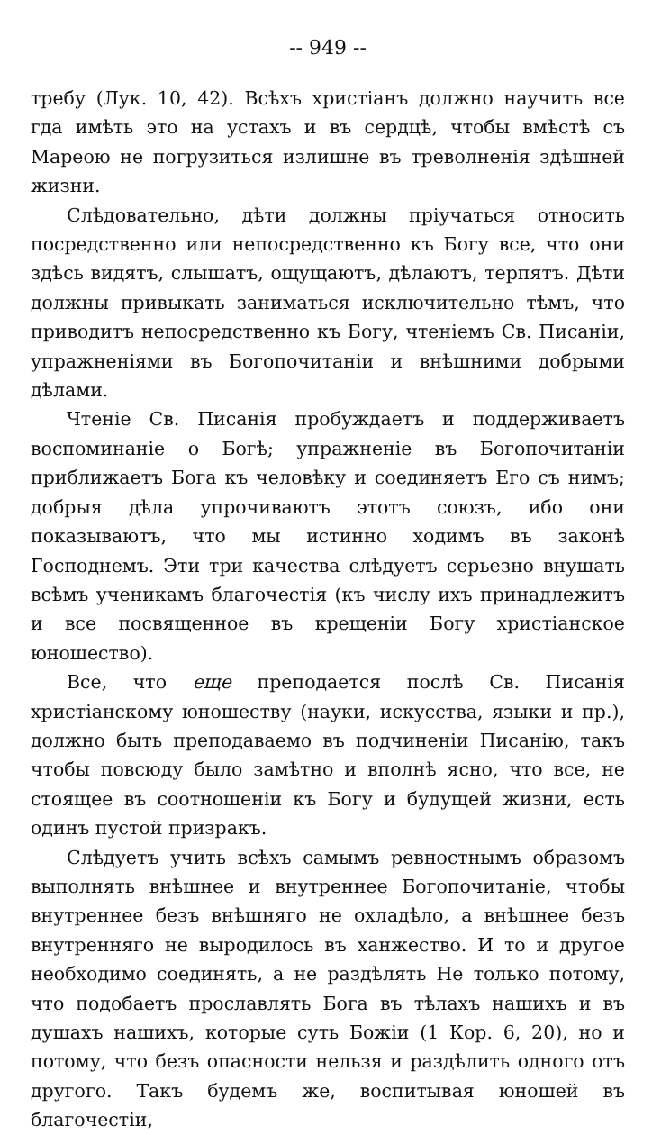-- 949 --
требу (Лук. 10, 42). Всѣхъ христіанъ должно научить все гда имѣть это на устахъ и въ сердцѣ, чтобы вмѣстѣ съ Мареою не погрузиться излишне въ треволненія здѣшней жизни.
Слѣдовательно, дѣти должны пріучаться относить посредственно или непосредственно къ Богу все, что они здѣсь видятъ, слышатъ, ощущаютъ, дѣлаютъ, терпятъ. Дѣти должны привыкать заниматься исключительно тѣмъ, что приводитъ непосредственно къ Богу, чтеніемъ Св. Писаніи, упражненіями въ Богопочитаніи и внѣшними добрыми дѣлами.
Чтеніе Св. Писанія пробуждаетъ и поддерживаетъ воспоминаніе о Богѣ; упражненіе въ Богопочитаніи приближаетъ Бога къ человѣку и соединяетъ Его съ нимъ; добрыя дѣла упрочиваютъ этотъ союзъ, ибо они показываютъ, что мы истинно ходимъ въ законѣ Господнемъ. Эти три качества слѣдуетъ серьезно внушать всѣмъ ученикамъ благочестія (къ числу ихъ принадлежитъ и все посвященное въ крещеніи Богу христіанское юношество).
Все, что еще преподается послѣ Св. Писанія христіанскому юношеству (науки, искусства, языки и пр.), должно быть преподаваемо въ подчиненіи Писанію, такъ чтобы повсюду было замѣтно и вполнѣ ясно, что все, не стоящее въ соотношеніи къ Богу и будущей жизни, есть одинъ пустой призракъ.
Слѣдуетъ учить всѣхъ самымъ ревностнымъ образомъ выполнять внѣшнее и внутреннее Богопочитаніе, чтобы внутреннее безъ внѣшняго не охладѣло, а внѣшнее безъ внутренняго не выродилось въ ханжество. И то и другое необходимо соединять, а не раздѣлять Не только потому, что подобаетъ прославлять Бога въ тѣлахъ нашихъ и въ душахъ нашихъ, которые суть Божіи (1 Кор. 6, 20), но и потому, что безъ опасности нельзя и раздѣлить одного отъ другого. Такъ будемъ же, воспитывая юношей въ благочестіи,